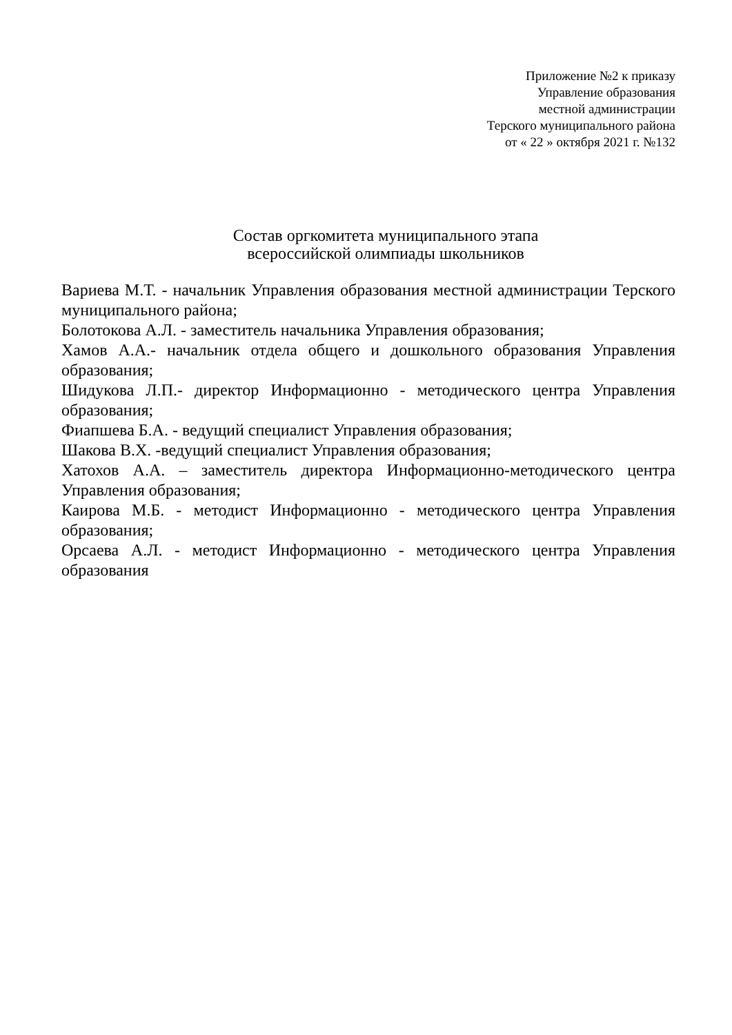Приложение №2 к приказу
Управление образования
местной администрации
Терского муниципального района
от « 22 » октября 2021 г. №132
Состав оргкомитета муниципального этапа
всероссийской олимпиады школьников
Вариева М.Т. - начальник Управления образования местной администрации Терского муниципального района;
Болотокова А.Л. - заместитель начальника Управления образования;
Хамов А.А.- начальник отдела общего и дошкольного образования Управления образования;
Шидукова Л.П.- директор Информационно - методического центра Управления образования;
Фиапшева Б.А. - ведущий специалист Управления образования;
Шакова В.Х. -ведущий специалист Управления образования;
Хатохов А.А. – заместитель директора Информационно-методического центра Управления образования;
Каирова М.Б. - методист Информационно - методического центра Управления образования;
Орсаева А.Л. - методист Информационно - методического центра Управления образования